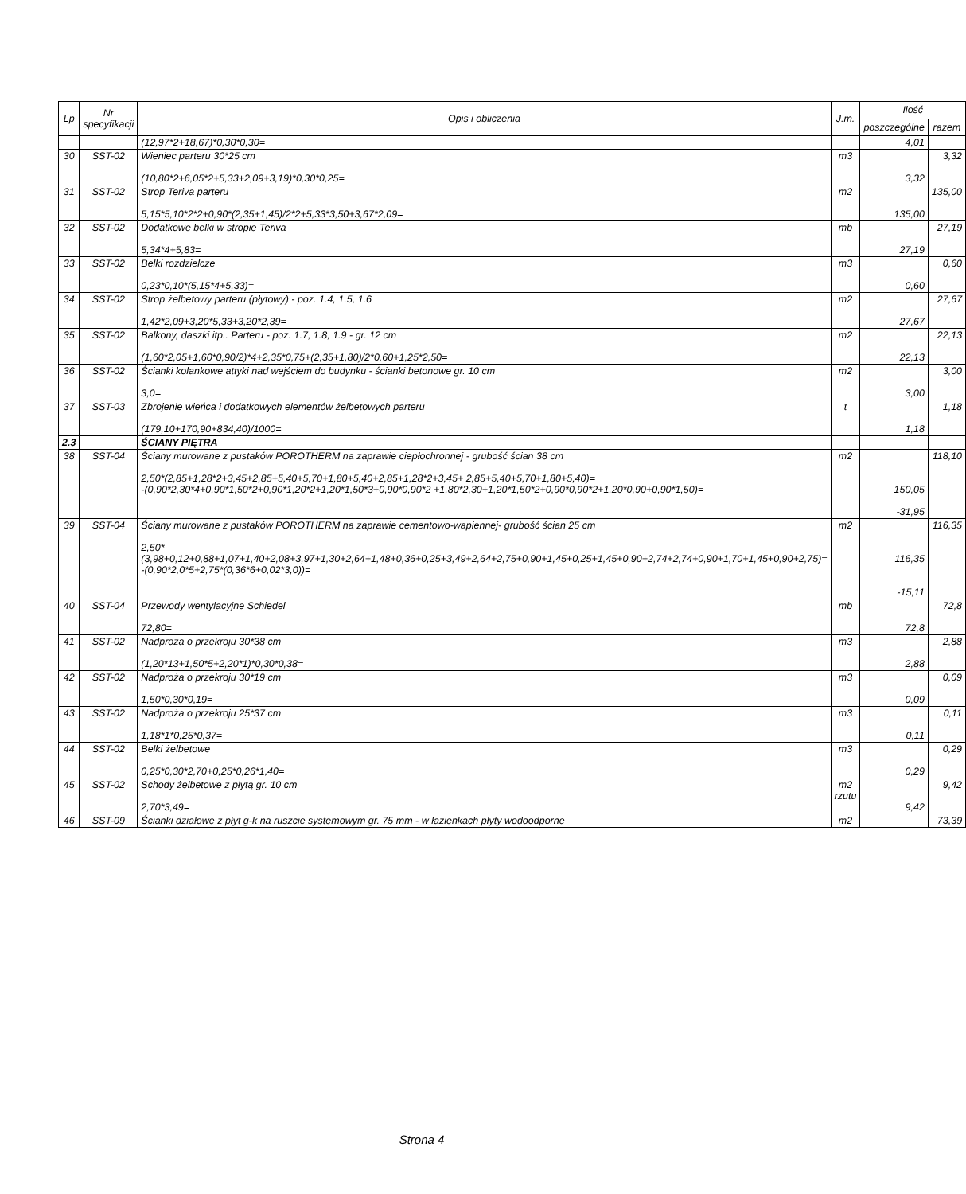| Lp | Nr specyfikacji | Opis i obliczenia | J.m. | Ilość | |
| --- | --- | --- | --- | --- | --- |
| | | | | poszczególne | razem |
| | | (12,97*2+18,67)*0,30*0,30= | | 4,01 | |
| 30 | SST-02 | Wieniec parteru 30*25 cm (10,80*2+6,05*2+5,33+2,09+3,19)*0,30*0,25= | m3 | 3,32 | 3,32 |
| 31 | SST-02 | Strop Teriva parteru 5,15*5,10*2*2+0,90*(2,35+1,45)/2*2+5,33*3,50+3,67*2,09= | m2 | 135,00 | 135,00 |
| 32 | SST-02 | Dodatkowe belki w stropie Teriva 5,34*4+5,83= | mb | 27,19 | 27,19 |
| 33 | SST-02 | Belki rozdzielcze 0,23*0,10*(5,15*4+5,33)= | m3 | 0,60 | 0,60 |
| 34 | SST-02 | Strop żelbetowy parteru (płytowy) - poz. 1.4, 1.5, 1.6 1,42*2,09+3,20*5,33+3,20*2,39= | m2 | 27,67 | 27,67 |
| 35 | SST-02 | Balkony, daszki itp.. Parteru - poz. 1.7, 1.8, 1.9 - gr. 12 cm (1,60*2,05+1,60*0,90/2)*4+2,35*0,75+(2,35+1,80)/2*0,60+1,25*2,50= | m2 | 22,13 | 22,13 |
| 36 | SST-02 | Ścianki kolankowe attyki nad wejściem do budynku - ścianki betonowe gr. 10 cm 3,0= | m2 | 3,00 | 3,00 |
| 37 | SST-03 | Zbrojenie wieńca i dodatkowych elementów żelbetowych parteru (179,10+170,90+834,40)/1000= | t | 1,18 | 1,18 |
| 2.3 | | ŚCIANY PIĘTRA | | | |
| 38 | SST-04 | Ściany murowane z pustaków POROTHERM na zaprawie ciepłochronnej - grubość ścian 38 cm 2,50*(2,85+1,28*2+3,45+2,85+5,40+5,70+1,80+5,40+2,85+1,28*2+3,45+ 2,85+5,40+5,70+1,80+5,40)= -(0,90*2,30*4+0,90*1,50*2+0,90*1,20*2+1,20*1,50*3+0,90*0,90*2 +1,80*2,30+1,20*1,50*2+0,90*0,90*2+1,20*0,90+0,90*1,50)= | m2 | 150,05 -31,95 | 118,10 |
| 39 | SST-04 | Ściany murowane z pustaków POROTHERM na zaprawie cementowo-wapiennej- grubość ścian 25 cm 2,50*(3,98+0,12+0,88+1,07+1,40+2,08+3,97+1,30+2,64+1,48+0,36+0,25+3,49+2,64+2,75+0,90+1,45+0,25+1,45+0,90+2,74+2,74+0,90+1,70+1,45+0,90+2,75)= -(0,90*2,0*5+2,75*(0,36*6+0,02*3,0))= | m2 | 116,35 -15,11 | 116,35 |
| 40 | SST-04 | Przewody wentylacyjne Schiedel 72,80= | mb | 72,8 | 72,8 |
| 41 | SST-02 | Nadproża o przekroju 30*38 cm (1,20*13+1,50*5+2,20*1)*0,30*0,38= | m3 | 2,88 | 2,88 |
| 42 | SST-02 | Nadproża o przekroju 30*19 cm 1,50*0,30*0,19= | m3 | 0,09 | 0,09 |
| 43 | SST-02 | Nadproża o przekroju 25*37 cm 1,18*1*0,25*0,37= | m3 | 0,11 | 0,11 |
| 44 | SST-02 | Belki żelbetowe 0,25*0,30*2,70+0,25*0,26*1,40= | m3 | 0,29 | 0,29 |
| 45 | SST-02 | Schody żelbetowe z płytą gr. 10 cm 2,70*3,49= | m2 rzutu | 9,42 | 9,42 |
| 46 | SST-09 | Ścianki działowe z płyt g-k na ruszcie systemowym gr. 75 mm - w łazienkach płyty wodoodporne | m2 | | 73,39 |
Strona 4